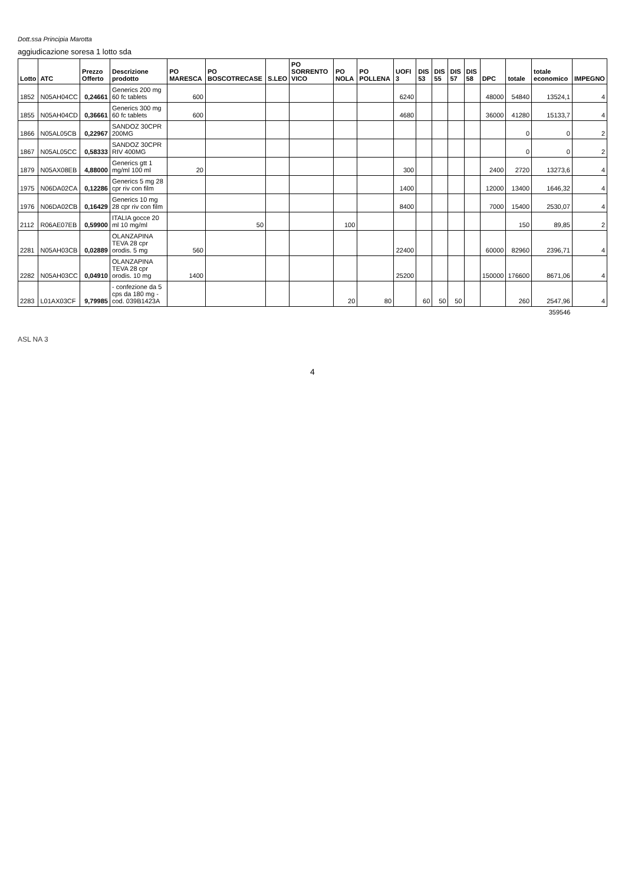Dott.ssa Principia Marotta
aggiudicazione soresa 1 lotto sda
| Lotto | ATC | Prezzo Offerto | Descrizione prodotto | PO MARESCA | PO BOSCOTRECASE | S.LEO | PO SORRENTO VICO | PO NOLA | PO POLLENA | UOFI 3 | DIS 53 | DIS 55 | DIS 57 | DIS 58 | DPC | totale | totale economico | IMPEGNO |
| --- | --- | --- | --- | --- | --- | --- | --- | --- | --- | --- | --- | --- | --- | --- | --- | --- | --- | --- |
| 1852 | N05AH04CC | 0,24661 | Generics 200 mg 60 fc tablets | 600 | | | | | | 6240 | | | | | 48000 | 54840 | 13524,1 | 4 |
| 1855 | N05AH04CD | 0,36661 | Generics 300 mg 60 fc tablets | 600 | | | | | | 4680 | | | | | 36000 | 41280 | 15133,7 | 4 |
| 1866 | N05AL05CB | 0,22967 | SANDOZ 30CPR 200MG | | | | | | | | | | | | | 0 | 0 | 2 |
| 1867 | N05AL05CC | 0,58333 | SANDOZ 30CPR RIV 400MG | | | | | | | | | | | | | 0 | 0 | 2 |
| 1879 | N05AX08EB | 4,88000 | Generics gtt 1 mg/ml 100 ml | 20 | | | | | | 300 | | | | | 2400 | 2720 | 13273,6 | 4 |
| 1975 | N06DA02CA | 0,12286 | Generics 5 mg 28 cpr riv con film | | | | | | | 1400 | | | | | 12000 | 13400 | 1646,32 | 4 |
| 1976 | N06DA02CB | 0,16429 | Generics 10 mg 28 cpr riv con film | | | | | | | 8400 | | | | | 7000 | 15400 | 2530,07 | 4 |
| 2112 | R06AE07EB | 0,59900 | ITALIA gocce 20 ml 10 mg/ml | | 50 | | | 100 | | | | | | | | 150 | 89,85 | 2 |
| 2281 | N05AH03CB | 0,02889 | OLANZAPINA TEVA 28 cpr orodis. 5 mg | 560 | | | | | | 22400 | | | | | 60000 | 82960 | 2396,71 | 4 |
| 2282 | N05AH03CC | 0,04910 | OLANZAPINA TEVA 28 cpr orodis. 10 mg | 1400 | | | | | | 25200 | | | | | 150000 | 176600 | 8671,06 | 4 |
| 2283 | L01AX03CF | 9,79985 | - confezione da 5 cps da 180 mg - cod. 039B1423A | | | | | 20 | 80 | | 60 | 50 | 50 | | | 260 | 2547,96 | 4 |
| | | | | | | | | | | | | | | | | | 359546 | |
ASL NA 3
4